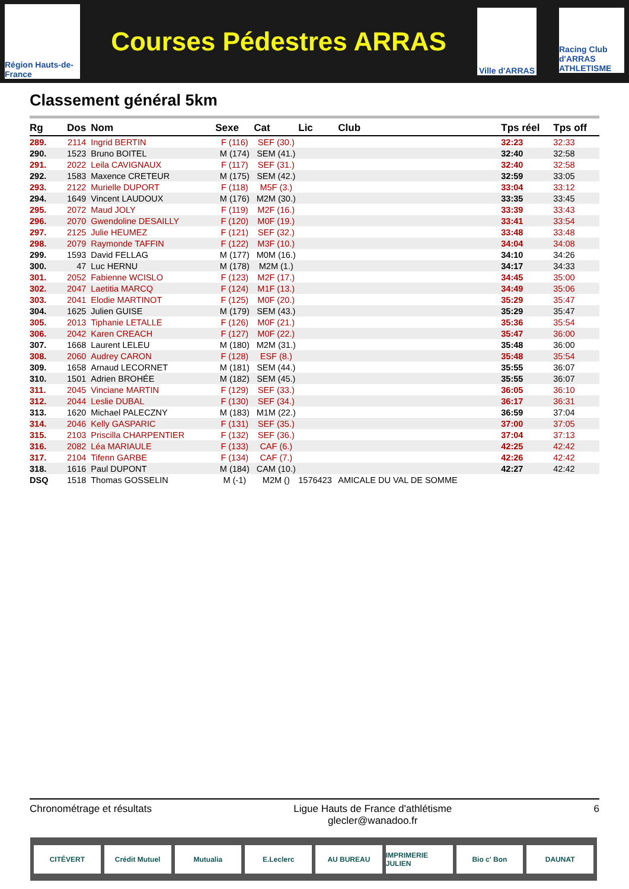Région Hauts-de-France
Courses Pédestres ARRAS
Ville d'ARRAS
Racing Club d'ARRAS ATHLETISME
Classement général 5km
| Rg | Dos | Nom | Sexe | Cat | Lic | Club | Tps réel | Tps off |
| --- | --- | --- | --- | --- | --- | --- | --- | --- |
| 289. | 2114 | Ingrid BERTIN | F (116) | SEF (30.) | | | 32:23 | 32:33 |
| 290. | 1523 | Bruno BOITEL | M (174) | SEM (41.) | | | 32:40 | 32:58 |
| 291. | 2022 | Leila CAVIGNAUX | F (117) | SEF (31.) | | | 32:40 | 32:58 |
| 292. | 1583 | Maxence CRETEUR | M (175) | SEM (42.) | | | 32:59 | 33:05 |
| 293. | 2122 | Murielle DUPORT | F (118) | M5F (3.) | | | 33:04 | 33:12 |
| 294. | 1649 | Vincent LAUDOUX | M (176) | M2M (30.) | | | 33:35 | 33:45 |
| 295. | 2072 | Maud JOLY | F (119) | M2F (16.) | | | 33:39 | 33:43 |
| 296. | 2070 | Gwendoline DESAILLY | F (120) | M0F (19.) | | | 33:41 | 33:54 |
| 297. | 2125 | Julie HEUMEZ | F (121) | SEF (32.) | | | 33:48 | 33:48 |
| 298. | 2079 | Raymonde TAFFIN | F (122) | M3F (10.) | | | 34:04 | 34:08 |
| 299. | 1593 | David FELLAG | M (177) | M0M (16.) | | | 34:10 | 34:26 |
| 300. | 47 | Luc HERNU | M (178) | M2M (1.) | | | 34:17 | 34:33 |
| 301. | 2052 | Fabienne WCISLO | F (123) | M2F (17.) | | | 34:45 | 35:00 |
| 302. | 2047 | Laetitia MARCQ | F (124) | M1F (13.) | | | 34:49 | 35:06 |
| 303. | 2041 | Elodie MARTINOT | F (125) | M0F (20.) | | | 35:29 | 35:47 |
| 304. | 1625 | Julien GUISE | M (179) | SEM (43.) | | | 35:29 | 35:47 |
| 305. | 2013 | Tiphanie LETALLE | F (126) | M0F (21.) | | | 35:36 | 35:54 |
| 306. | 2042 | Karen CREACH | F (127) | M0F (22.) | | | 35:47 | 36:00 |
| 307. | 1668 | Laurent LELEU | M (180) | M2M (31.) | | | 35:48 | 36:00 |
| 308. | 2060 | Audrey CARON | F (128) | ESF (8.) | | | 35:48 | 35:54 |
| 309. | 1658 | Arnaud LECORNET | M (181) | SEM (44.) | | | 35:55 | 36:07 |
| 310. | 1501 | Adrien BROHÉE | M (182) | SEM (45.) | | | 35:55 | 36:07 |
| 311. | 2045 | Vinciane MARTIN | F (129) | SEF (33.) | | | 36:05 | 36:10 |
| 312. | 2044 | Leslie DUBAL | F (130) | SEF (34.) | | | 36:17 | 36:31 |
| 313. | 1620 | Michael PALECZNY | M (183) | M1M (22.) | | | 36:59 | 37:04 |
| 314. | 2046 | Kelly GASPARIC | F (131) | SEF (35.) | | | 37:00 | 37:05 |
| 315. | 2103 | Priscilla CHARPENTIER | F (132) | SEF (36.) | | | 37:04 | 37:13 |
| 316. | 2082 | Léa MARIAULE | F (133) | CAF (6.) | | | 42:25 | 42:42 |
| 317. | 2104 | Tifenn GARBE | F (134) | CAF (7.) | | | 42:26 | 42:42 |
| 318. | 1616 | Paul DUPONT | M (184) | CAM (10.) | | | 42:27 | 42:42 |
| DSQ | 1518 | Thomas GOSSELIN | M (-1) | M2M () | 1576423 | AMICALE DU VAL DE SOMME | | |
Chronométrage et résultats Ligue Hauts de France d'athlétisme
glecler@wanadoo.fr 6
CITÉVERT Crédit Mutuel Mutualia E.Leclerc AU BUREAU IMPRIMERIE JULIEN Bio c' Bon DAUNAT